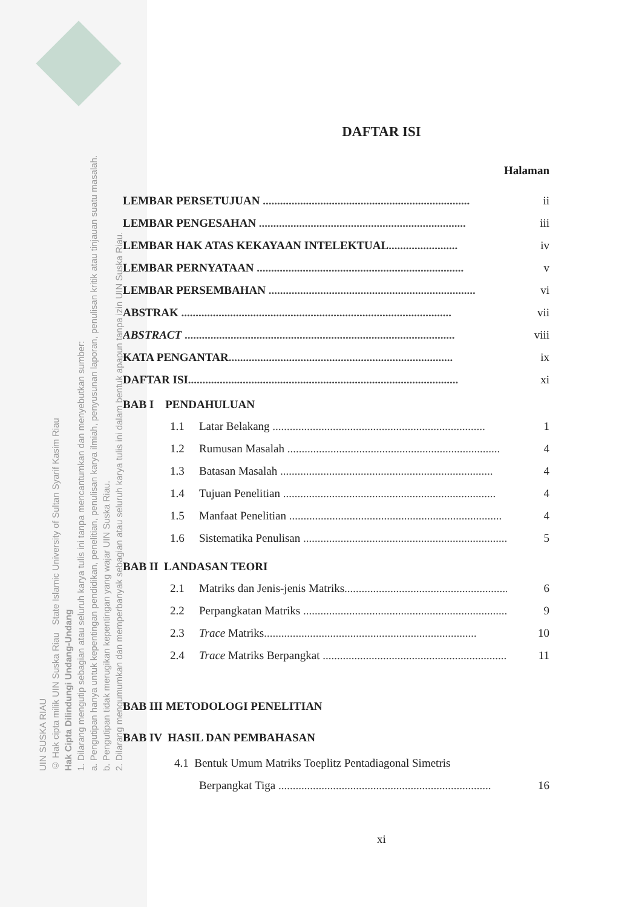UIN SUSKA RIAU
© Hak cipta milik UIN Suska Riau State Islamic University of Sultan Syarif Kasim Riau
Hak Cipta Dilindungi Undang-Undang
1. Dilarang mengutip sebagian atau seluruh karya tulis ini tanpa mencantumkan dan menyebutkan sumber:
a. Pengutipan hanya untuk kepentingan pendidikan, penelitian, penulisan karya ilmiah, penyusunan laporan, penulisan kritik atau tinjauan suatu masalah.
b. Pengutipan tidak merugikan kepentingan yang wajar UIN Suska Riau.
2. Dilarang mengumumkan dan memperbanyak sebagian atau seluruh karya tulis ini dalam bentuk apapun tanpa izin UIN Suska Riau.
DAFTAR ISI
Halaman
LEMBAR PERSETUJUAN ........................................................................ ii
LEMBAR PENGESAHAN ........................................................................ iii
LEMBAR HAK ATAS KEKAYAAN INTELEKTUAL........................ iv
LEMBAR PERNYATAAN ........................................................................ v
LEMBAR PERSEMBAHAN ........................................................................ vi
ABSTRAK .............................................................................................. vii
ABSTRACT .............................................................................................. viii
KATA PENGANTAR.............................................................................. ix
DAFTAR ISI.............................................................................................. xi
BAB I PENDAHULUAN
1.1 Latar Belakang .......................................................................... 1
1.2 Rumusan Masalah .......................................................................... 4
1.3 Batasan Masalah .......................................................................... 4
1.4 Tujuan Penelitian .......................................................................... 4
1.5 Manfaat Penelitian .......................................................................... 4
1.6 Sistematika Penulisan .......................................................................... 5
BAB II LANDASAN TEORI
2.1 Matriks dan Jenis-jenis Matriks.......................................................... 6
2.2 Perpangkatan Matriks .......................................................................... 9
2.3 Trace Matriks.......................................................................... 10
2.4 Trace Matriks Berpangkat .......................................................................... 11
BAB III METODOLOGI PENELITIAN
BAB IV HASIL DAN PEMBAHASAN
4.1 Bentuk Umum Matriks Toeplitz Pentadiagonal Simetris
Berpangkat Tiga .......................................................................... 16
xi